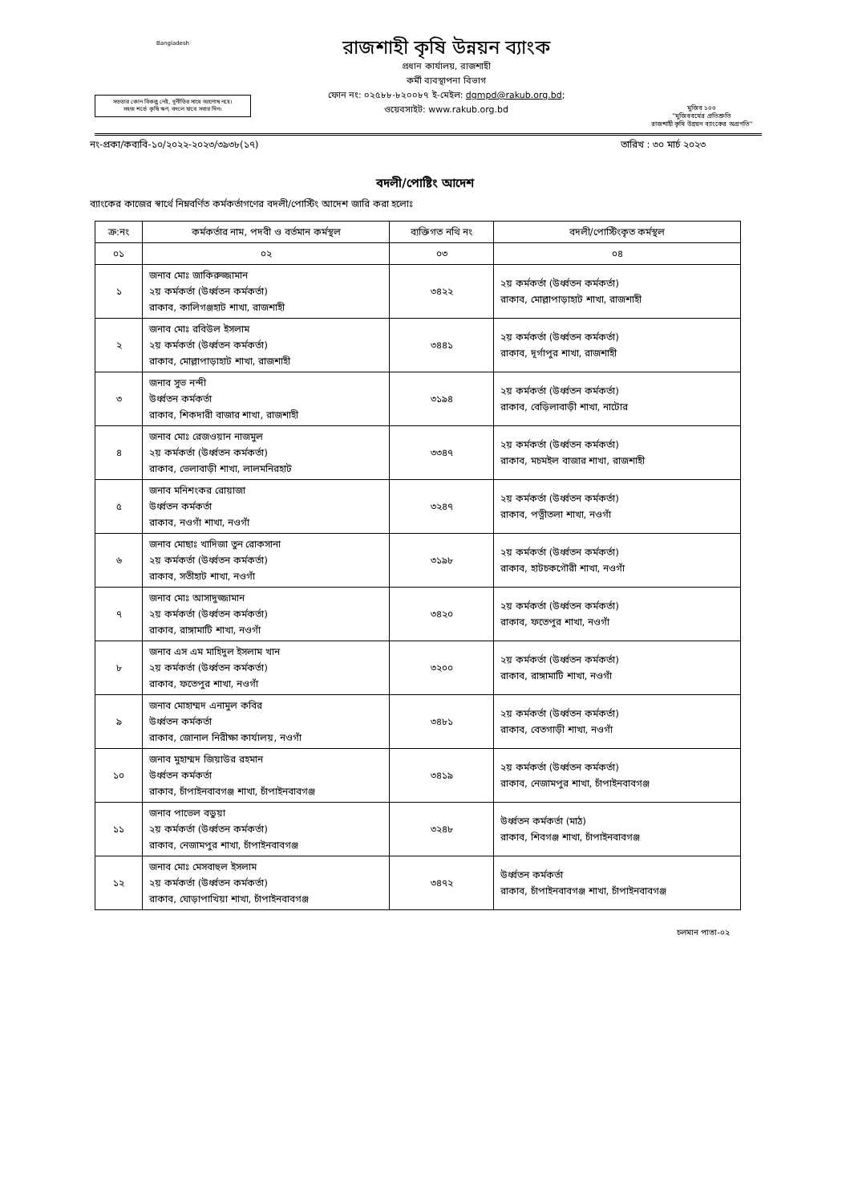Bangladesh
সততার কোন বিকল্প নেই, দুর্নীতির সাথে আপোষ নহে।
সহজ শর্তে কৃষি ঋণ, বদলে যাবে সবার দিন।
রাজশাহী কৃষি উন্নয়ন ব্যাংক
প্রধান কার্যালয়, রাজশাহী
কর্মী ব্যবস্থাপনা বিভাগ
ফোন নং: ০২৫৮৮-৮২০০৮৭ ই-মেইল: dgmpd@rakub.org.bd;
ওয়েবসাইট: www.rakub.org.bd
মুজিব ১০০
"মুজিববর্ষের প্রতিশ্রুতি
রাজশাহী কৃষি উন্নয়ন ব্যাংকের অগ্রগতি"
নং-প্রকা/কব্যবি-১০/২০২২-২০২৩/৩৯৩৮(১৭) তারিখ : ৩০ মার্চ ২০২৩
বদলী/পোষ্টিং আদেশ
ব্যাংকের কাজের স্বার্থে নিম্নবর্ণিত কর্মকর্তাগণের বদলী/পোস্টিং আদেশ জারি করা হলোঃ
| ক্র:নং | কর্মকর্তার নাম, পদবী ও বর্তমান কর্মস্থল | ব্যক্তিগত নথি নং | বদলী/পোস্টিংকৃত কর্মস্থল |
| --- | --- | --- | --- |
| ০১ | ০২ | ০৩ | ০৪ |
| ১ | জনাব মোঃ জাকিরুজ্জামান ২য় কর্মকর্তা (উর্ধ্বতন কর্মকর্তা) রাকাব, কালিগঞ্জহাট শাখা, রাজশাহী | ৩৪২২ | ২য় কর্মকর্তা (উর্ধ্বতন কর্মকর্তা) রাকাব, মোল্লাপাড়াহাট শাখা, রাজশাহী |
| ২ | জনাব মোঃ রবিউল ইসলাম ২য় কর্মকর্তা (উর্ধ্বতন কর্মকর্তা) রাকাব, মোল্লাপাড়াহাট শাখা, রাজশাহী | ৩৪৪১ | ২য় কর্মকর্তা (উর্ধ্বতন কর্মকর্তা) রাকাব, দূর্গাপুর শাখা, রাজশাহী |
| ৩ | জনাব সুভ নন্দী উর্ধ্বতন কর্মকর্তা রাকাব, শিকদারী বাজার শাখা, রাজশাহী | ৩১৯৪ | ২য় কর্মকর্তা (উর্ধ্বতন কর্মকর্তা) রাকাব, বেড়িলাবাড়ী শাখা, নাটোর |
| ৪ | জনাব মোঃ রেজওয়ান নাজমুল ২য় কর্মকর্তা (উর্ধ্বতন কর্মকর্তা) রাকাব, ভেলাবাড়ী শাখা, লালমনিরহাট | ৩৩৪৭ | ২য় কর্মকর্তা (উর্ধ্বতন কর্মকর্তা) রাকাব, মচমইল বাজার শাখা, রাজশাহী |
| ৫ | জনাব মনিশংকর রোয়াজা উর্ধ্বতন কর্মকর্তা রাকাব, নওগাঁ শাখা, নওগাঁ | ৩২৪৭ | ২য় কর্মকর্তা (উর্ধ্বতন কর্মকর্তা) রাকাব, পত্নীতলা শাখা, নওগাঁ |
| ৬ | জনাব মোছাঃ খাদিজা তুন রোকসানা ২য় কর্মকর্তা (উর্ধ্বতন কর্মকর্তা) রাকাব, সতীহাট শাখা, নওগাঁ | ৩১৯৮ | ২য় কর্মকর্তা (উর্ধ্বতন কর্মকর্তা) রাকাব, হাটচকগৌরী শাখা, নওগাঁ |
| ৭ | জনাব মোঃ আসাদুজ্জামান ২য় কর্মকর্তা (উর্ধ্বতন কর্মকর্তা) রাকাব, রাঙ্গামাটি শাখা, নওগাঁ | ৩৪২০ | ২য় কর্মকর্তা (উর্ধ্বতন কর্মকর্তা) রাকাব, ফতেপুর শাখা, নওগাঁ |
| ৮ | জনাব এস এম মাহিদুল ইসলাম খান ২য় কর্মকর্তা (উর্ধ্বতন কর্মকর্তা) রাকাব, ফতেপুর শাখা, নওগাঁ | ৩২০০ | ২য় কর্মকর্তা (উর্ধ্বতন কর্মকর্তা) রাকাব, রাঙ্গামাটি শাখা, নওগাঁ |
| ৯ | জনাব মোহাম্মদ এনামুল কবির উর্ধ্বতন কর্মকর্তা রাকাব, জোনাল নিরীক্ষা কার্যালয়, নওগাঁ | ৩৪৮১ | ২য় কর্মকর্তা (উর্ধ্বতন কর্মকর্তা) রাকাব, বেতগাড়ী শাখা, নওগাঁ |
| ১০ | জনাব মুহাম্মদ জিয়াউর রহমান উর্ধ্বতন কর্মকর্তা রাকাব, চাঁপাইনবাবগঞ্জ শাখা, চাঁপাইনবাবগঞ্জ | ৩৪১৯ | ২য় কর্মকর্তা (উর্ধ্বতন কর্মকর্তা) রাকাব, নেজামপুর শাখা, চাঁপাইনবাবগঞ্জ |
| ১১ | জনাব পাভেল বড়ুয়া ২য় কর্মকর্তা (উর্ধ্বতন কর্মকর্তা) রাকাব, নেজামপুর শাখা, চাঁপাইনবাবগঞ্জ | ৩২৪৮ | উর্ধ্বতন কর্মকর্তা (মাঠ) রাকাব, শিবগঞ্জ শাখা, চাঁপাইনবাবগঞ্জ |
| ১২ | জনাব মোঃ মেসবাহুল ইসলাম ২য় কর্মকর্তা (উর্ধ্বতন কর্মকর্তা) রাকাব, ঘোড়াপাখিয়া শাখা, চাঁপাইনবাবগঞ্জ | ৩৪৭২ | উর্ধ্বতন কর্মকর্তা রাকাব, চাঁপাইনবাবগঞ্জ শাখা, চাঁপাইনবাবগঞ্জ |
চলমান পাতা-০২